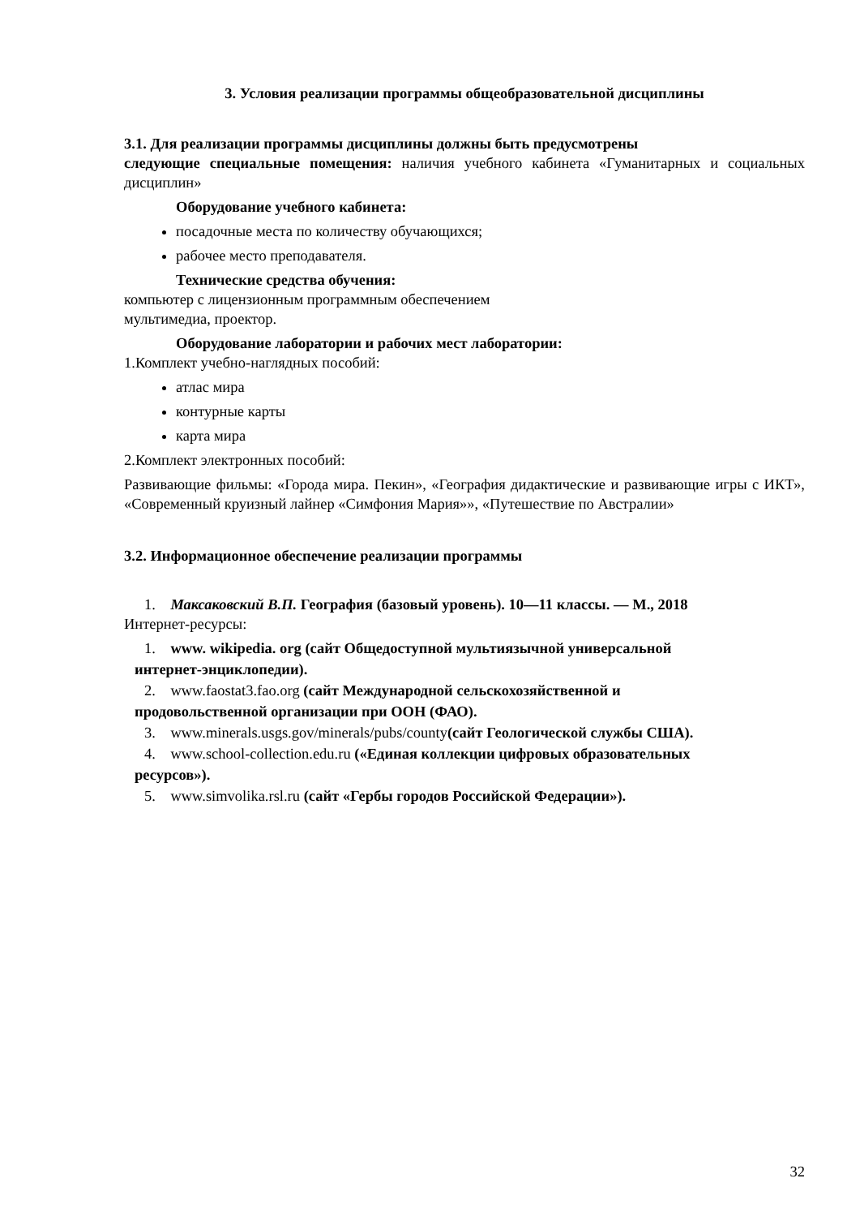3. Условия реализации программы общеобразовательной дисциплины
3.1. Для реализации программы дисциплины должны быть предусмотрены
следующие специальные помещения: наличия учебного кабинета «Гуманитарных и социальных дисциплин»
Оборудование учебного кабинета:
посадочные места по количеству обучающихся;
рабочее место преподавателя.
Технические средства обучения:
компьютер с лицензионным программным обеспечением
мультимедиа, проектор.
Оборудование лаборатории и рабочих мест лаборатории:
1.Комплект учебно-наглядных пособий:
атлас мира
контурные карты
карта мира
2.Комплект электронных пособий:
Развивающие фильмы: «Города мира. Пекин», «География дидактические и развивающие игры с ИКТ», «Современный круизный лайнер «Симфония Мария»», «Путешествие по Австралии»
3.2. Информационное обеспечение реализации программы
1. Максаковский В.П. География (базовый уровень). 10—11 классы. — М., 2018
Интернет-ресурсы:
1. www. wikipedia. org (сайт Общедоступной мультиязычной универсальной
интернет-энциклопедии).
2. www.faostat3.fao.org (сайт Международной сельскохозяйственной и
продовольственной организации при ООН (ФАО).
3. www.minerals.usgs.gov/minerals/pubs/county(сайт Геологической службы США).
4. www.school-collection.edu.ru («Единая коллекции цифровых образовательных
ресурсов»).
5. www.simvolika.rsl.ru (сайт «Гербы городов Российской Федерации»).
32